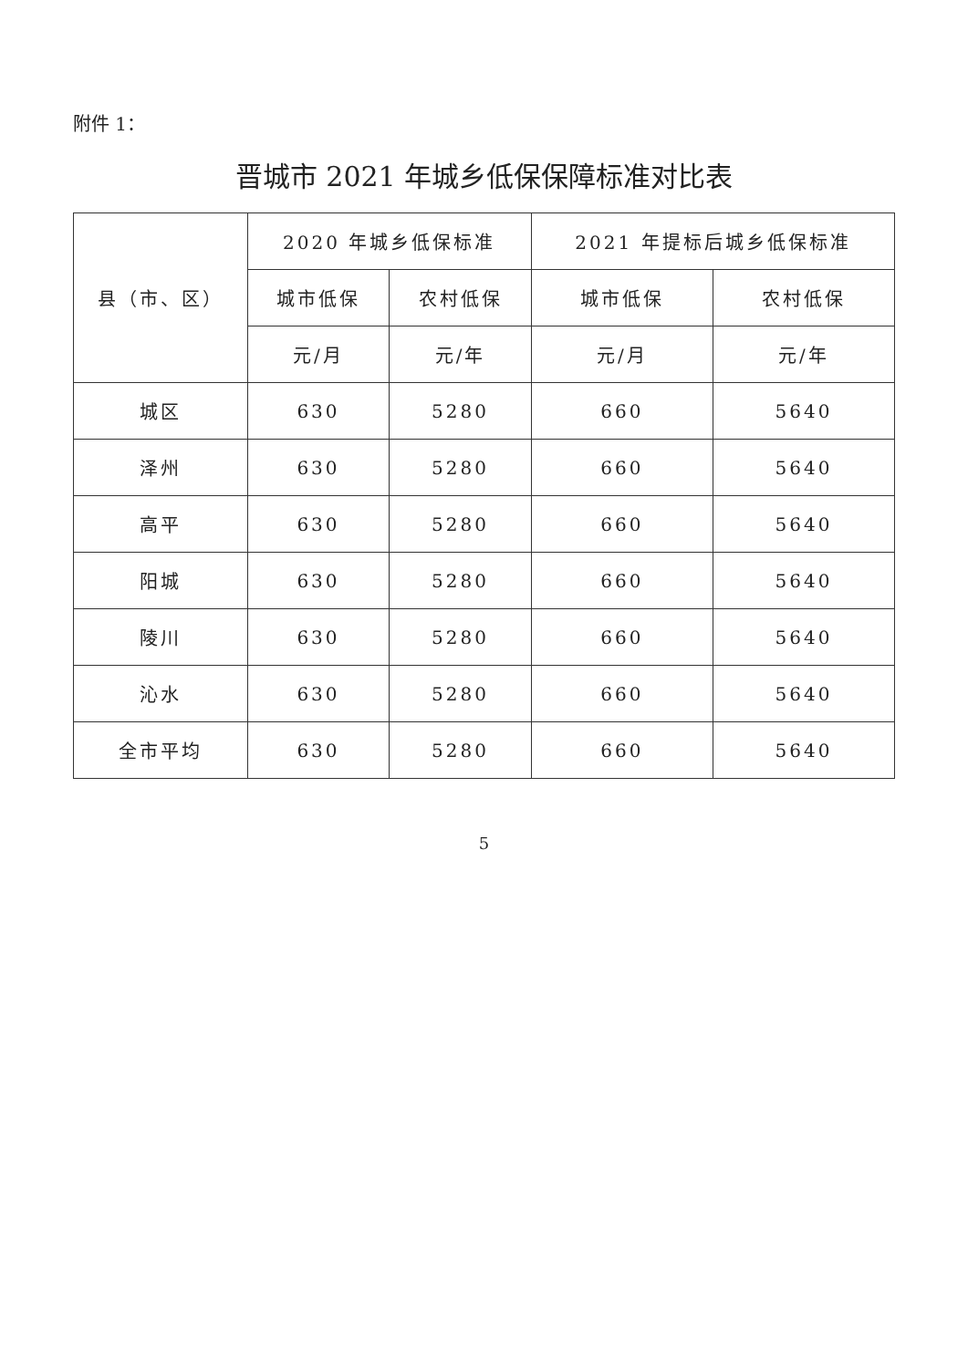附件 1：
晋城市 2021 年城乡低保保障标准对比表
| 县（市、区） | 2020 年城乡低保标准 | | 2021 年提标后城乡低保标准 | |
| --- | --- | --- | --- | --- |
| | 城市低保 | 农村低保 | 城市低保 | 农村低保 |
| | 元/月 | 元/年 | 元/月 | 元/年 |
| 城区 | 630 | 5280 | 660 | 5640 |
| 泽州 | 630 | 5280 | 660 | 5640 |
| 高平 | 630 | 5280 | 660 | 5640 |
| 阳城 | 630 | 5280 | 660 | 5640 |
| 陵川 | 630 | 5280 | 660 | 5640 |
| 沁水 | 630 | 5280 | 660 | 5640 |
| 全市平均 | 630 | 5280 | 660 | 5640 |
5